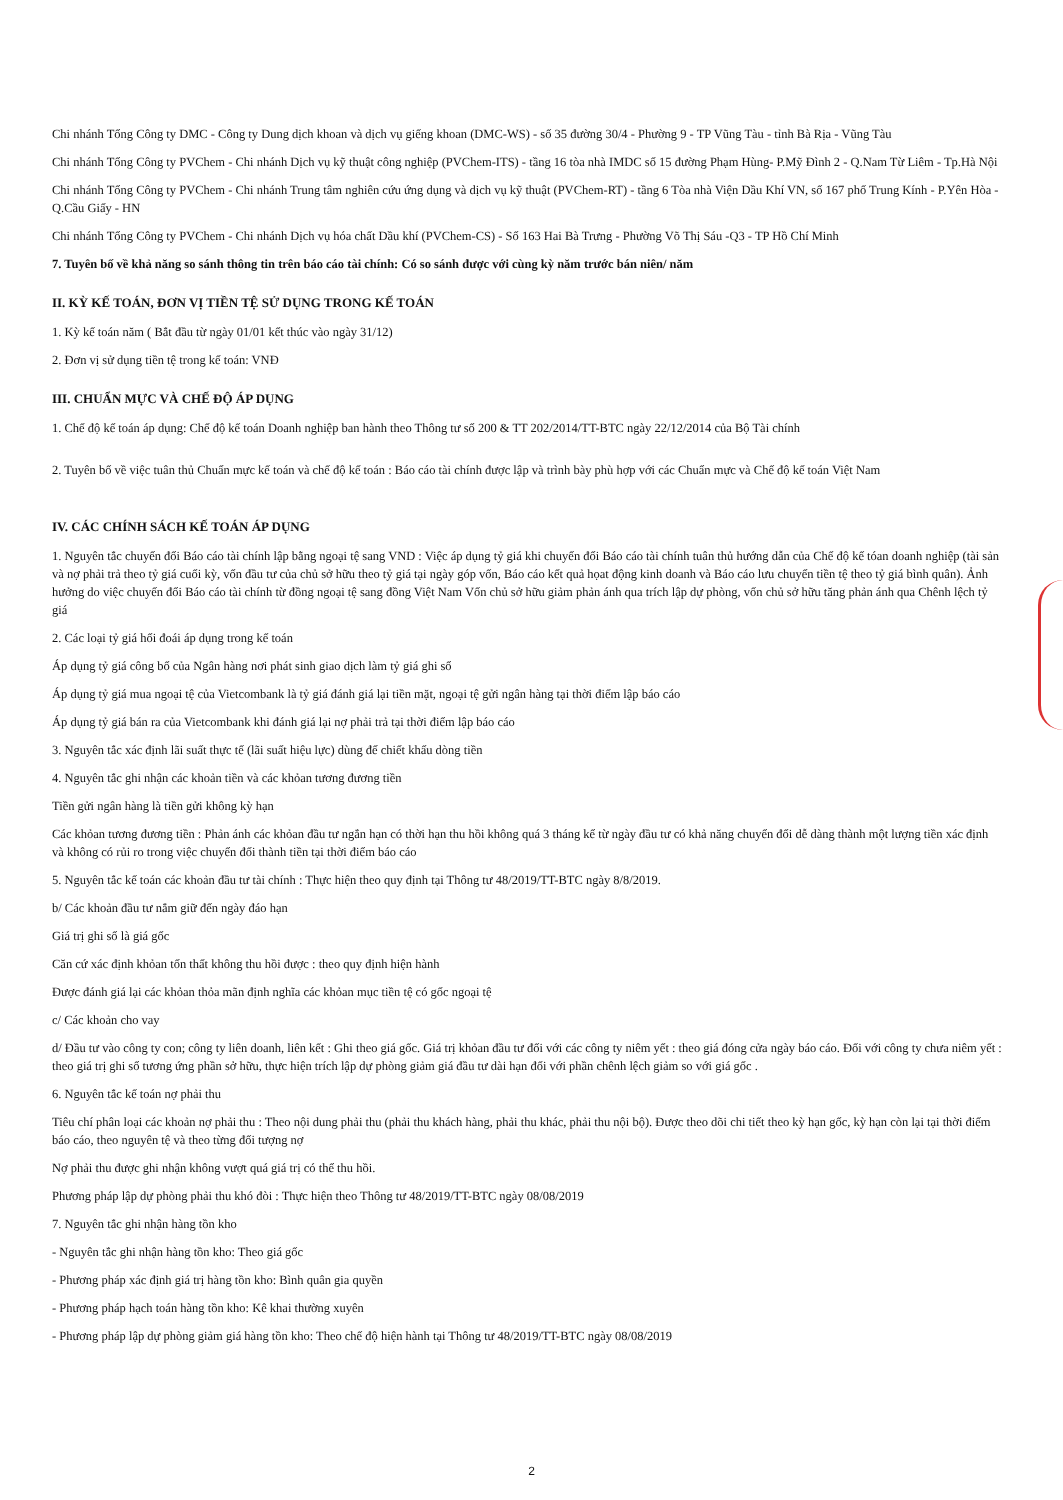Chi nhánh Tổng Công ty DMC - Công ty Dung dịch khoan và dịch vụ giếng khoan (DMC-WS) - số 35 đường 30/4 - Phường 9 - TP Vũng Tàu - tỉnh Bà Rịa - Vũng Tàu
Chi nhánh Tổng Công ty PVChem - Chi nhánh Dịch vụ kỹ thuật công nghiệp (PVChem-ITS) - tầng 16 tòa nhà IMDC số 15 đường Phạm Hùng- P.Mỹ Đình 2 - Q.Nam Từ Liêm - Tp.Hà Nội
Chi nhánh Tổng Công ty PVChem - Chi nhánh Trung tâm nghiên cứu ứng dụng và dịch vụ kỹ thuật (PVChem-RT) - tầng 6 Tòa nhà Viện Dầu Khí VN, số 167 phố Trung Kính - P.Yên Hòa - Q.Cầu Giấy - HN
Chi nhánh Tổng Công ty PVChem - Chi nhánh Dịch vụ hóa chất Dầu khí (PVChem-CS) - Số 163 Hai Bà Trưng - Phường Võ Thị Sáu -Q3 - TP Hồ Chí Minh
7. Tuyên bố về khả năng so sánh thông tin trên báo cáo tài chính: Có so sánh được với cùng kỳ năm trước bán niên/ năm
II. KỲ KẾ TOÁN, ĐƠN VỊ TIỀN TỆ SỬ DỤNG TRONG KẾ TOÁN
1. Kỳ kế toán năm ( Bắt đầu từ ngày 01/01 kết thúc vào ngày 31/12)
2. Đơn vị sử dụng tiền tệ trong kế toán: VNĐ
III. CHUẨN MỰC VÀ CHẾ ĐỘ ÁP DỤNG
1. Chế độ kế toán áp dụng: Chế độ kế toán Doanh nghiệp ban hành theo Thông tư số 200 & TT 202/2014/TT-BTC ngày 22/12/2014 của Bộ Tài chính
2. Tuyên bố về việc tuân thủ Chuẩn mực kế toán và chế độ kế toán : Báo cáo tài chính được lập và trình bày phù hợp với các Chuẩn mực và Chế độ kế toán Việt Nam
IV. CÁC CHÍNH SÁCH KẾ TOÁN ÁP DỤNG
1. Nguyên tắc chuyển đổi Báo cáo tài chính lập bằng ngoại tệ sang VND : Việc áp dụng tỷ giá khi chuyển đổi Báo cáo tài chính tuân thủ hướng dẫn của Chế độ kế tóan doanh nghiệp (tài sản và nợ phải trả theo tỷ giá cuối kỳ, vốn đầu tư của chủ sở hữu theo tỷ giá tại ngày góp vốn, Báo cáo kết quả họat động kinh doanh và Báo cáo lưu chuyển tiền tệ theo tỷ giá bình quân). Ảnh hưởng do việc chuyển đổi Báo cáo tài chính từ đồng ngoại tệ sang đồng Việt Nam Vốn chủ sở hữu giảm phản ánh qua trích lập dự phòng, vốn chủ sở hữu tăng phản ánh qua Chênh lệch tỷ giá
2. Các loại tỷ giá hối đoái áp dụng trong kế toán
Áp dụng tỷ giá công bố của Ngân hàng nơi phát sinh giao dịch làm tỷ giá ghi sổ
Áp dụng tỷ giá mua ngoại tệ của Vietcombank là tỷ giá đánh giá lại tiền mặt, ngoại tệ gửi ngân hàng tại thời điểm lập báo cáo
Áp dụng tỷ giá bán ra của Vietcombank khi đánh giá lại nợ phải trả tại thời điểm lập báo cáo
3. Nguyên tắc xác định lãi suất thực tế (lãi suất hiệu lực) dùng để chiết khấu dòng tiền
4. Nguyên tắc ghi nhận các khoản tiền và các khỏan tương đương tiền
Tiền gửi ngân hàng là tiền gửi không kỳ hạn
Các khỏan tương đương tiền : Phản ánh các khỏan đầu tư ngắn hạn có thời hạn thu hồi không quá 3 tháng kể từ ngày đầu tư có khả năng chuyển đổi dễ dàng thành một lượng tiền xác định và không có rủi ro trong việc chuyển đổi thành tiền tại thời điểm báo cáo
5. Nguyên tắc kế toán các khoản đầu tư tài chính : Thực hiện theo quy định tại Thông tư 48/2019/TT-BTC ngày 8/8/2019.
b/ Các khoản đầu tư nắm giữ đến ngày đáo hạn
Giá trị ghi sổ là giá gốc
Căn cứ xác định khỏan tổn thất không thu hồi được : theo quy định hiện hành
Được đánh giá lại các khỏan thỏa mãn định nghĩa các khỏan mục tiền tệ có gốc ngoại tệ
c/ Các khoản cho vay
d/ Đầu tư vào công ty con; công ty liên doanh, liên kết : Ghi theo giá gốc. Giá trị khỏan đầu tư đối với các công ty niêm yết : theo giá đóng cửa ngày báo cáo. Đối với công ty chưa niêm yết : theo giá trị ghi sổ tương ứng phần sở hữu, thực hiện trích lập dự phòng giảm giá đầu tư dài hạn đối với phần chênh lệch giảm so với giá gốc .
6. Nguyên tắc kế toán nợ phải thu
Tiêu chí phân loại các khoản nợ phải thu : Theo nội dung phải thu (phải thu khách hàng, phải thu khác, phải thu nội bộ). Được theo dõi chi tiết theo kỳ hạn gốc, kỳ hạn còn lại tại thời điểm báo cáo, theo nguyên tệ và theo từng đối tượng nợ
Nợ phải thu được ghi nhận không vượt quá giá trị có thể thu hồi.
Phương pháp lập dự phòng phải thu khó đòi : Thực hiện theo Thông tư 48/2019/TT-BTC ngày 08/08/2019
7. Nguyên tắc ghi nhận hàng tồn kho
- Nguyên tắc ghi nhận hàng tồn kho: Theo giá gốc
- Phương pháp xác định giá trị hàng tồn kho: Bình quân gia quyền
- Phương pháp hạch toán hàng tồn kho: Kê khai thường xuyên
- Phương pháp lập dự phòng giảm giá hàng tồn kho: Theo chế độ hiện hành tại Thông tư 48/2019/TT-BTC ngày 08/08/2019
2